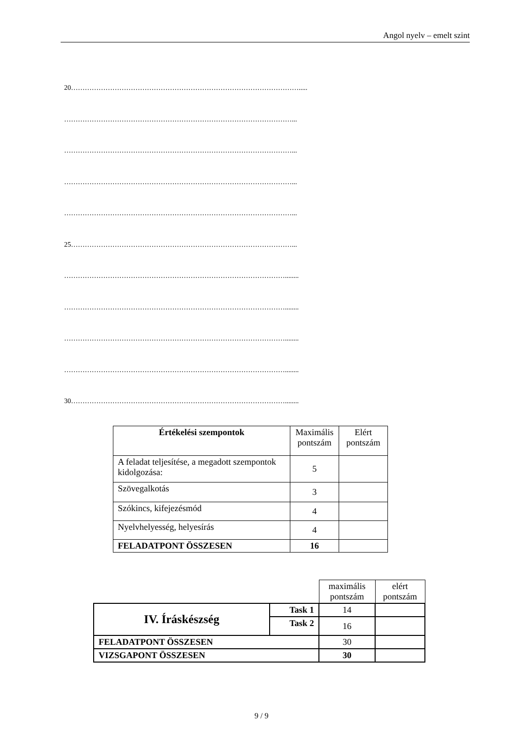Angol nyelv – emelt szint
20……………………………………………………………………………………….....
………………………………………………………………………………………...
………………………………………………………………………………………...
………………………………………………………………………………………...
………………………………………………………………………………………...
25……………………………………………………………………………………...
……………………………………………………………………………………........
……………………………………………………………………………………........
……………………………………………………………………………………........
……………………………………………………………………………………........
30…………………………………………………………………………………........
| Értékelési szempontok | Maximális pontszám | Elért pontszám |
| A feladat teljesítése, a megadott szempontok kidolgozása: | 5 | |
| Szövegalkotás | 3 | |
| Szókincs, kifejezésmód | 4 | |
| Nyelvhelyesség, helyesírás | 4 | |
| FELADATPONT ÖSSZESEN | 16 | |
| | | maximális pontszám | elért pontszám |
| IV. Íráskészség | Task 1 | 14 | |
| | Task 2 | 16 | |
| FELADATPONT ÖSSZESEN | | 30 | |
| VIZSGAPONT ÖSSZESEN | | 30 | |
9 / 9